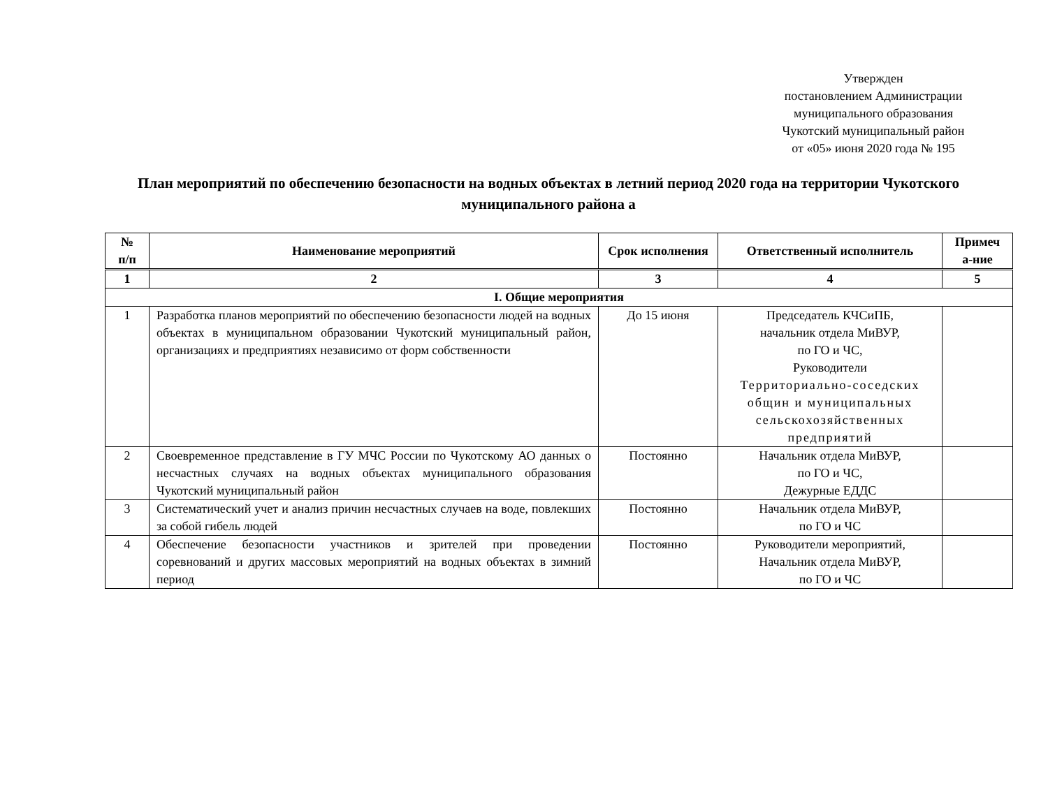Утвержден
постановлением Администрации
муниципального образования
Чукотский муниципальный район
от «05» июня 2020 года № 195
План мероприятий по обеспечению безопасности на водных объектах в летний период 2020 года на территории Чукотского муниципального района а
| № п/п | Наименование мероприятий | Срок исполнения | Ответственный исполнитель | Примеч а-ние |
| --- | --- | --- | --- | --- |
| 1 | 2 | 3 | 4 | 5 |
| I. Общие мероприятия | | | | |
| 1 | Разработка планов мероприятий по обеспечению безопасности людей на водных объектах в муниципальном образовании Чукотский муниципальный район, организациях и предприятиях независимо от форм собственности | До 15 июня | Председатель КЧСиПБ, начальник отдела МиВУР, по ГО и ЧС, Руководители Территориально-соседских общин и муниципальных сельскохозяйственных предприятий | |
| 2 | Своевременное представление в ГУ МЧС России по Чукотскому АО данных о несчастных случаях на водных объектах муниципального образования Чукотский муниципальный район | Постоянно | Начальник отдела МиВУР, по ГО и ЧС, Дежурные ЕДДС | |
| 3 | Систематический учет и анализ причин несчастных случаев на воде, повлекших за собой гибель людей | Постоянно | Начальник отдела МиВУР, по ГО и ЧС | |
| 4 | Обеспечение безопасности участников и зрителей при проведении соревнований и других массовых мероприятий на водных объектах в зимний период | Постоянно | Руководители мероприятий, Начальник отдела МиВУР, по ГО и ЧС | |